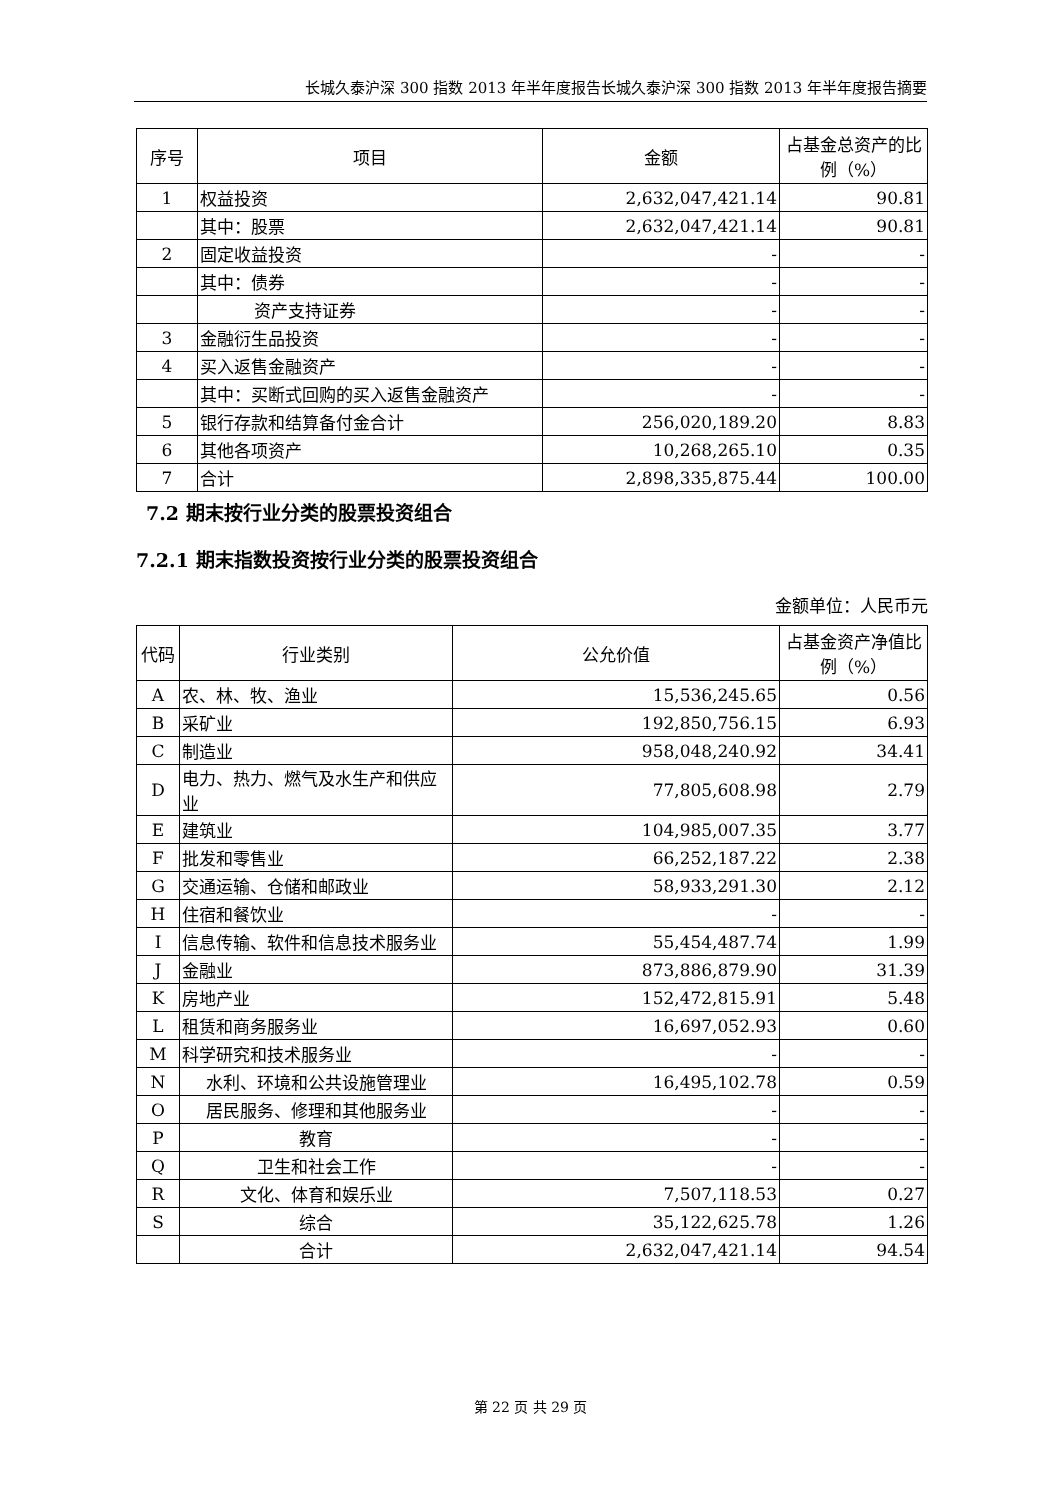长城久泰沪深 300 指数 2013 年半年度报告长城久泰沪深 300 指数 2013 年半年度报告摘要
| 序号 | 项目 | 金额 | 占基金总资产的比例（%） |
| --- | --- | --- | --- |
| 1 | 权益投资 | 2,632,047,421.14 | 90.81 |
| | 其中：股票 | 2,632,047,421.14 | 90.81 |
| 2 | 固定收益投资 | - | - |
| | 其中：债券 | - | - |
| | 资产支持证券 | - | - |
| 3 | 金融衍生品投资 | - | - |
| 4 | 买入返售金融资产 | - | - |
| | 其中：买断式回购的买入返售金融资产 | - | - |
| 5 | 银行存款和结算备付金合计 | 256,020,189.20 | 8.83 |
| 6 | 其他各项资产 | 10,268,265.10 | 0.35 |
| 7 | 合计 | 2,898,335,875.44 | 100.00 |
7.2 期末按行业分类的股票投资组合
7.2.1 期末指数投资按行业分类的股票投资组合
金额单位：人民币元
| 代码 | 行业类别 | 公允价值 | 占基金资产净值比例（%） |
| --- | --- | --- | --- |
| A | 农、林、牧、渔业 | 15,536,245.65 | 0.56 |
| B | 采矿业 | 192,850,756.15 | 6.93 |
| C | 制造业 | 958,048,240.92 | 34.41 |
| D | 电力、热力、燃气及水生产和供应业 | 77,805,608.98 | 2.79 |
| E | 建筑业 | 104,985,007.35 | 3.77 |
| F | 批发和零售业 | 66,252,187.22 | 2.38 |
| G | 交通运输、仓储和邮政业 | 58,933,291.30 | 2.12 |
| H | 住宿和餐饮业 | - | - |
| I | 信息传输、软件和信息技术服务业 | 55,454,487.74 | 1.99 |
| J | 金融业 | 873,886,879.90 | 31.39 |
| K | 房地产业 | 152,472,815.91 | 5.48 |
| L | 租赁和商务服务业 | 16,697,052.93 | 0.60 |
| M | 科学研究和技术服务业 | - | - |
| N | 水利、环境和公共设施管理业 | 16,495,102.78 | 0.59 |
| O | 居民服务、修理和其他服务业 | - | - |
| P | 教育 | - | - |
| Q | 卫生和社会工作 | - | - |
| R | 文化、体育和娱乐业 | 7,507,118.53 | 0.27 |
| S | 综合 | 35,122,625.78 | 1.26 |
| | 合计 | 2,632,047,421.14 | 94.54 |
第 22 页 共 29 页